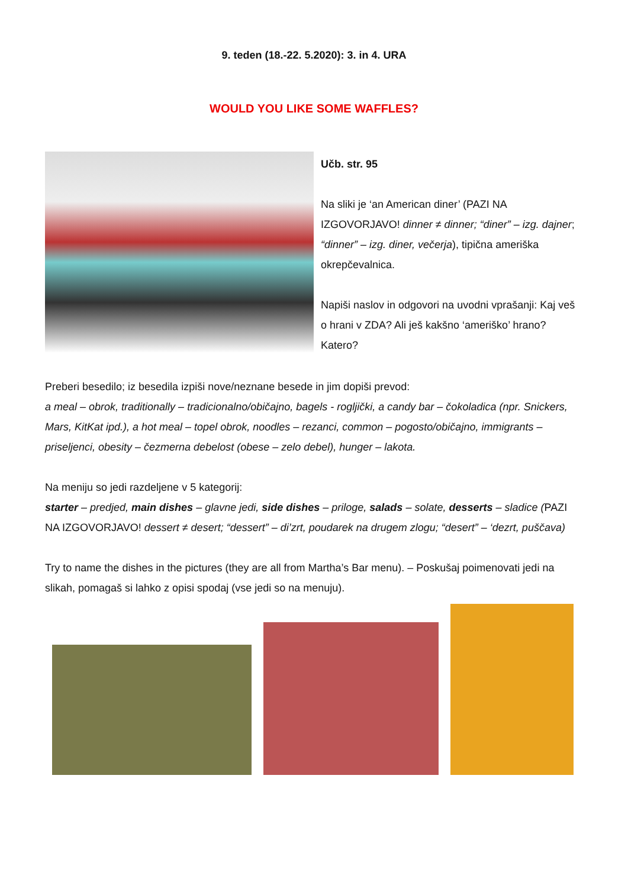9. teden (18.-22. 5.2020): 3. in 4. URA
WOULD YOU LIKE SOME WAFFLES?
Učb. str. 95
Na sliki je ‘an American diner’ (PAZI NA IZGOVORJAVO! dinner ≠ dinner; “diner” – izg. dajner; “dinner” – izg. diner, večerja), tipična ameriška okrepčevalnica.
Napiši naslov in odgovori na uvodni vprašanji: Kaj veš o hrani v ZDA? Ali ješ kakšno ‘ameriško’ hrano? Katero?
Preberi besedilo; iz besedila izpiši nove/neznane besede in jim dopiši prevod:
a meal – obrok, traditionally – tradicionalno/običajno, bagels - rogljički, a candy bar – čokoladica (npr. Snickers, Mars, KitKat ipd.), a hot meal – topel obrok, noodles – rezanci, common – pogosto/običajno, immigrants – priseljenci, obesity – čezmerna debelost (obese – zelo debel), hunger – lakota.
Na meniju so jedi razdeljene v 5 kategorij:
starter – predjed, main dishes – glavne jedi, side dishes – priloge, salads – solate, desserts – sladice (PAZI NA IZGOVORJAVO! dessert ≠ desert; “dessert” – di’zrt, poudarek na drugem zlogu; “desert” – ‘dezrt, puščava)
Try to name the dishes in the pictures (they are all from Martha’s Bar menu). – Poskušaj poimenovati jedi na slikah, pomagaš si lahko z opisi spodaj (vse jedi so na menuju).